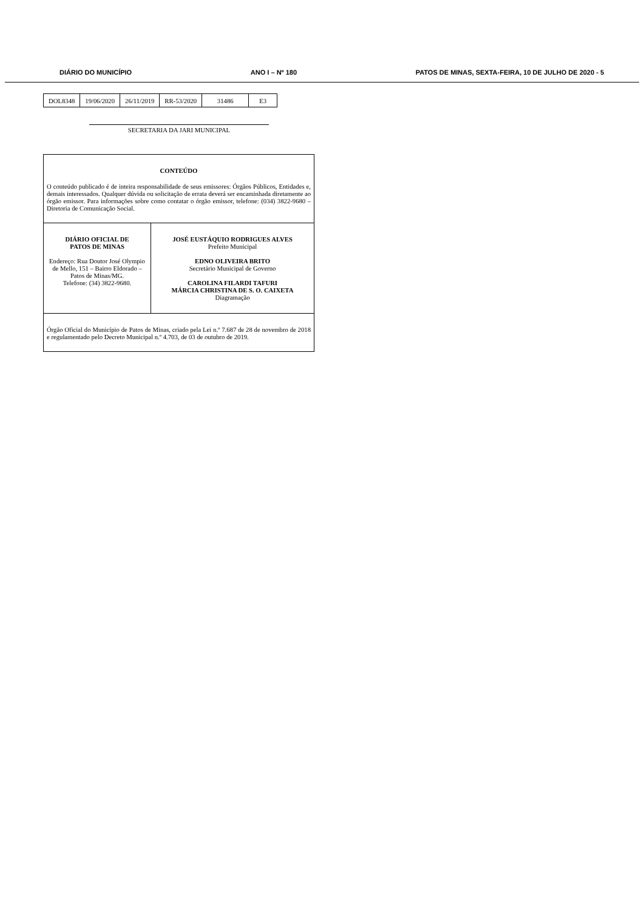DIÁRIO DO MUNICÍPIO ANO I – Nº 180 PATOS DE MINAS, SEXTA-FEIRA, 10 DE JULHO DE 2020 - 5
| DOL8348 | 19/06/2020 | 26/11/2019 | RR-53/2020 | 31486 | E3 |
SECRETARIA DA JARI MUNICIPAL
CONTEÚDO
O conteúdo publicado é de inteira responsabilidade de seus emissores: Órgãos Públicos, Entidades e, demais interessados. Qualquer dúvida ou solicitação de errata deverá ser encaminhada diretamente ao órgão emissor. Para informações sobre como contatar o órgão emissor, telefone: (034) 3822-9680 – Diretoria de Comunicação Social.
DIÁRIO OFICIAL DE
PATOS DE MINAS
Endereço: Rua Doutor José Olympio de Mello, 151 – Bairro Eldorado – Patos de Minas/MG.
Telefone: (34) 3822-9680.
JOSÉ EUSTÁQUIO RODRIGUES ALVES
Prefeito Municipal
EDNO OLIVEIRA BRITO
Secretário Municipal de Governo
CAROLINA FILARDI TAFURI
MÁRCIA CHRISTINA DE S. O. CAIXETA
Diagramação
Órgão Oficial do Município de Patos de Minas, criado pela Lei n.º 7.687 de 28 de novembro de 2018 e regulamentado pelo Decreto Municipal n.º 4.703, de 03 de outubro de 2019.